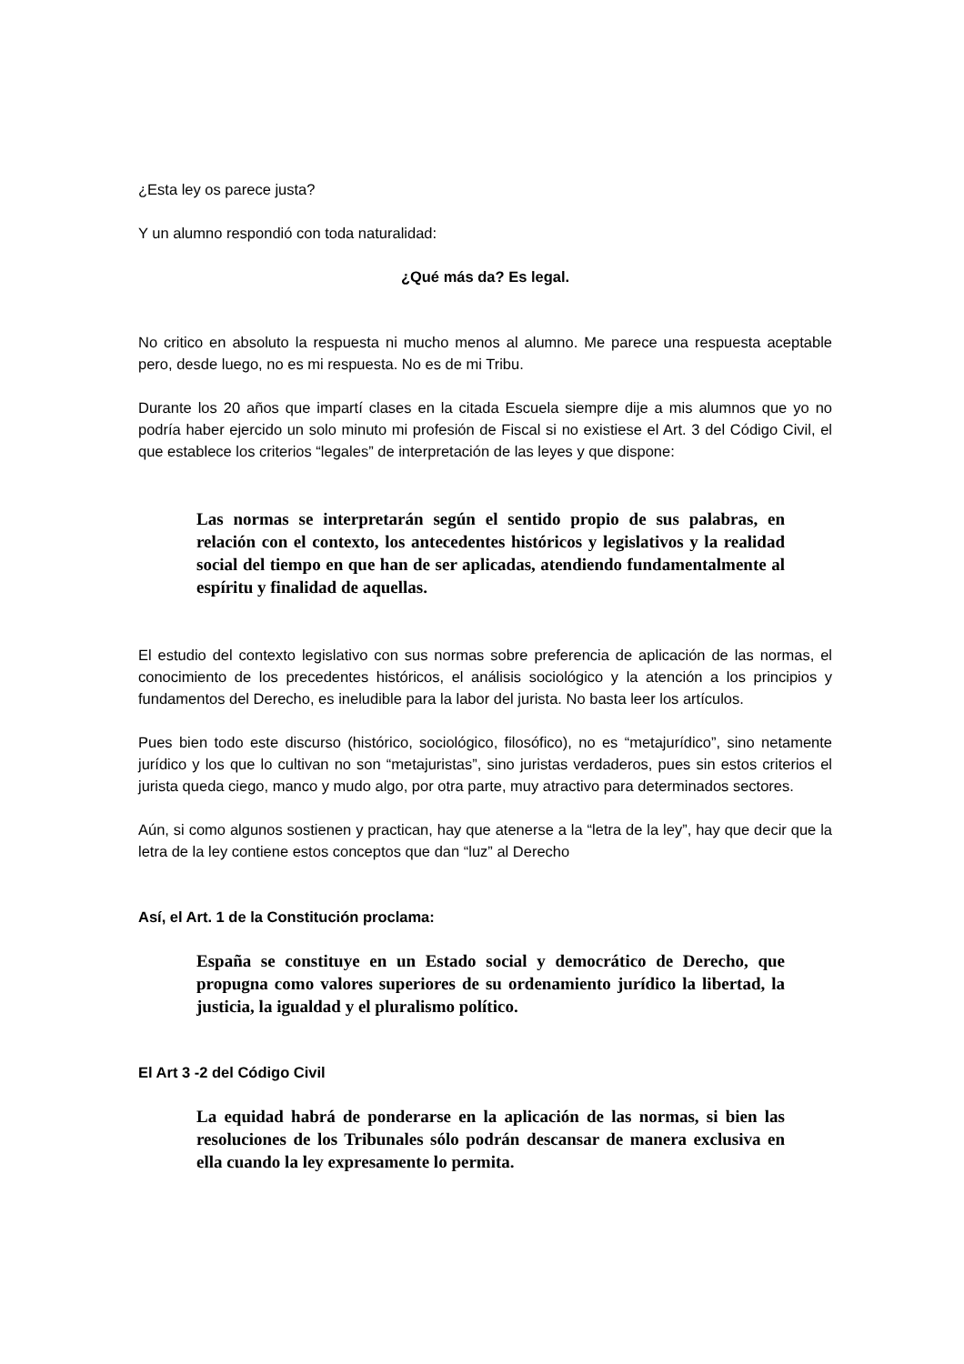¿Esta ley os parece justa?
Y un alumno respondió con toda naturalidad:
¿Qué más da? Es legal.
No critico en absoluto la respuesta ni mucho menos al alumno. Me parece una respuesta aceptable pero, desde luego, no es mi respuesta. No es de mi Tribu.
Durante los 20 años que impartí clases en la citada Escuela siempre dije a mis alumnos que yo no podría haber ejercido un solo minuto mi profesión de Fiscal si no existiese el Art. 3 del Código Civil, el que establece los criterios “legales” de interpretación de las leyes y que dispone:
Las normas se interpretarán según el sentido propio de sus palabras, en relación con el contexto, los antecedentes históricos y legislativos y la realidad social del tiempo en que han de ser aplicadas, atendiendo fundamentalmente al espíritu y finalidad de aquellas.
El estudio del contexto legislativo con sus normas sobre preferencia de aplicación de las normas, el conocimiento de los precedentes históricos, el análisis sociológico y la atención a los principios y fundamentos del Derecho, es ineludible para la labor del jurista. No basta leer los artículos.
Pues bien todo este discurso (histórico, sociológico, filosófico), no es “metajurídico”, sino netamente jurídico y los que lo cultivan no son “metajuristas”, sino juristas verdaderos, pues sin estos criterios el jurista queda ciego, manco y mudo algo, por otra parte, muy atractivo para determinados sectores.
Aún, si como algunos sostienen y practican, hay que atenerse a la “letra de la ley”, hay que decir que la letra de la ley contiene estos conceptos que dan “luz” al Derecho
Así, el Art. 1 de la Constitución proclama:
España se constituye en un Estado social y democrático de Derecho, que propugna como valores superiores de su ordenamiento jurídico la libertad, la justicia, la igualdad y el pluralismo político.
El Art 3 -2 del Código Civil
La equidad habrá de ponderarse en la aplicación de las normas, si bien las resoluciones de los Tribunales sólo podrán descansar de manera exclusiva en ella cuando la ley expresamente lo permita.